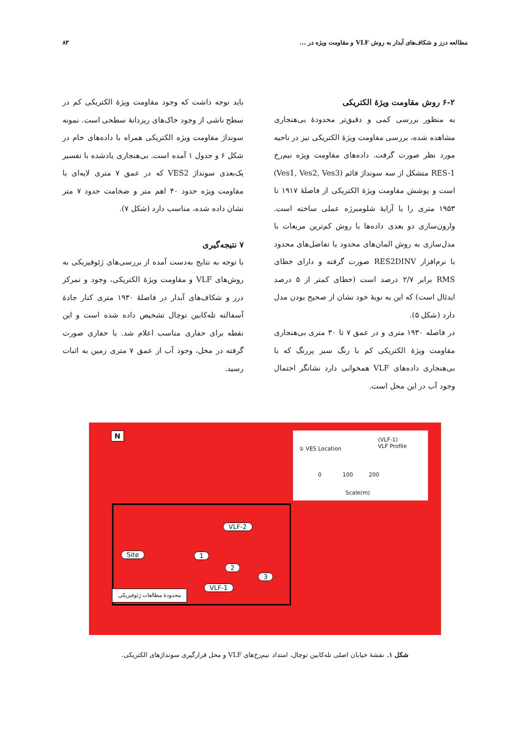مطالعه درز و شکاف‌های آبدار به روش VLF و مقاومت ویژه در ... ۸۳
۶-۲ روش مقاومت ویژهٔ الکتریکی
به منظور بررسی کمی و دقیق‌تر محدودهٔ بی‌هنجاری مشاهده شده، بررسی مقاومت ویژهٔ الکتریکی نیز در ناحیه مورد نظر صورت گرفت. داده‌های مقاومت ویژه نیم‌رخ RES-1 متشکل از سه سونداژ قائم (Ves1, Ves2, Ves3) است و پوشش مقاومت ویژهٔ الکتریکی از فاصلهٔ ۱۹۱۷ تا ۱۹۵۳ متری را با آرایهٔ شلومبرژه عملی ساخته است. وارون‌سازی دو بعدی داده‌ها با روش کم‌ترین مربعات با مدل‌سازی به روش المان‌های محدود یا تفاضل‌های محدود با نرم‌افزار RES2DINV صورت گرفته و دارای خطای RMS برابر ۲/۷ درصد است (خطای کمتر از ۵ درصد ایدئال است) که این به نوبهٔ خود نشان از صحیح بودن مدل دارد (شکل ۵).
در فاصله ۱۹۳۰ متری و در عمق ۷ تا ۳۰ متری بی‌هنجاری مقاومت ویژهٔ الکتریکی کم با رنگ سبز پررنگ که با بی‌هنجاری داده‌های VLF همخوانی دارد نشانگر احتمال وجود آب در این محل است.
باید توجه داشت که وجود مقاومت ویژهٔ الکتریکی کم در سطح ناشی از وجود خاک‌های ریزدانهٔ سطحی است. نمونه سونداژ مقاومت ویژه الکتریکی همراه با داده‌های خام در شکل ۶ و جدول ۱ آمده است. بی‌هنجاری یادشده با تفسیر یک‌بعدی سونداژ VES2 که در عمق ۷ متری لایه‌ای با مقاومت ویژه حدود ۴۰ اهم متر و ضخامت حدود ۷ متر نشان داده شده، مناسب دارد (شکل ۷).
۷ نتیجه‌گیری
با توجه به نتایج به‌دست آمده از بررسی‌های ژئوفیزیکی به روش‌های VLF و مقاومت ویژهٔ الکتریکی، وجود و تمرکز درز و شکاف‌های آبدار در فاصلهٔ ۱۹۳۰ متری کنار جادهٔ آسفالته تله‌کابین توچال تشخیص داده شده است و این نقطه برای حفاری مناسب اعلام شد. با حفاری صورت گرفته در محل، وجود آب از عمق ۷ متری زمین به اثبات رسید.
N
① VES Location
(VLF-1)
VLF Profile
0 100 200
Scale(m)
VLF-2
Site 1
2
3
VLF-1
محدودهٔ مطالعات ژئوفیزیکی
شکل ۱. نقشهٔ خیابان اصلی تله‌کابین توچال، امتداد نیم‌رخ‌های VLF و محل قرارگیری سونداژهای الکتریکی.